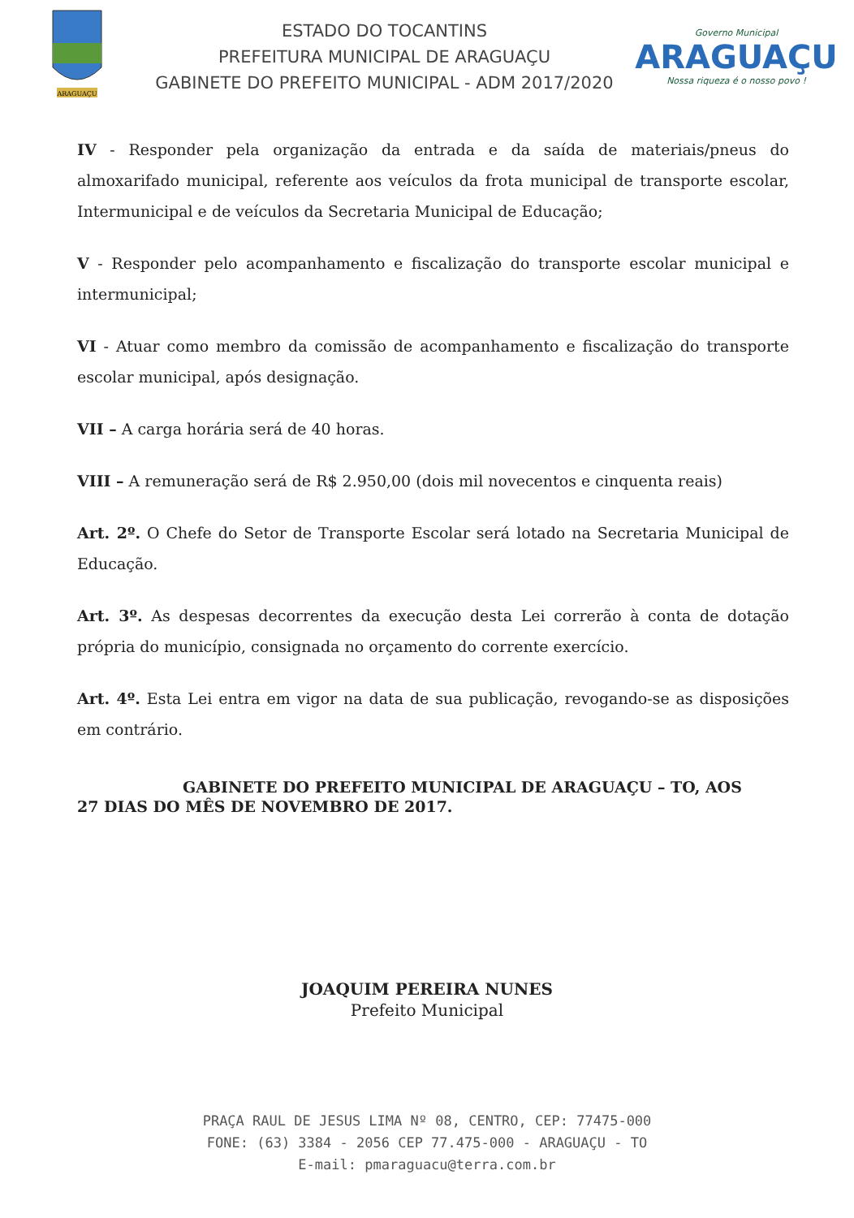ARAGUAÇU
ESTADO DO TOCANTINS
PREFEITURA MUNICIPAL DE ARAGUAÇU
GABINETE DO PREFEITO MUNICIPAL - ADM 2017/2020
Governo Municipal
ARAGUAÇU
Nossa riqueza é o nosso povo !
IV - Responder pela organização da entrada e da saída de materiais/pneus do almoxarifado municipal, referente aos veículos da frota municipal de transporte escolar, Intermunicipal e de veículos da Secretaria Municipal de Educação;
V - Responder pelo acompanhamento e fiscalização do transporte escolar municipal e intermunicipal;
VI - Atuar como membro da comissão de acompanhamento e fiscalização do transporte escolar municipal, após designação.
VII – A carga horária será de 40 horas.
VIII – A remuneração será de R$ 2.950,00 (dois mil novecentos e cinquenta reais)
Art. 2º. O Chefe do Setor de Transporte Escolar será lotado na Secretaria Municipal de Educação.
Art. 3º. As despesas decorrentes da execução desta Lei correrão à conta de dotação própria do município, consignada no orçamento do corrente exercício.
Art. 4º. Esta Lei entra em vigor na data de sua publicação, revogando-se as disposições em contrário.
GABINETE DO PREFEITO MUNICIPAL DE ARAGUAÇU – TO, AOS
27 DIAS DO MÊS DE NOVEMBRO DE 2017.
JOAQUIM PEREIRA NUNES
Prefeito Municipal
PRAÇA RAUL DE JESUS LIMA Nº 08, CENTRO, CEP: 77475-000
FONE: (63) 3384 - 2056 CEP 77.475-000 - ARAGUAÇU - TO
E-mail: pmaraguacu@terra.com.br